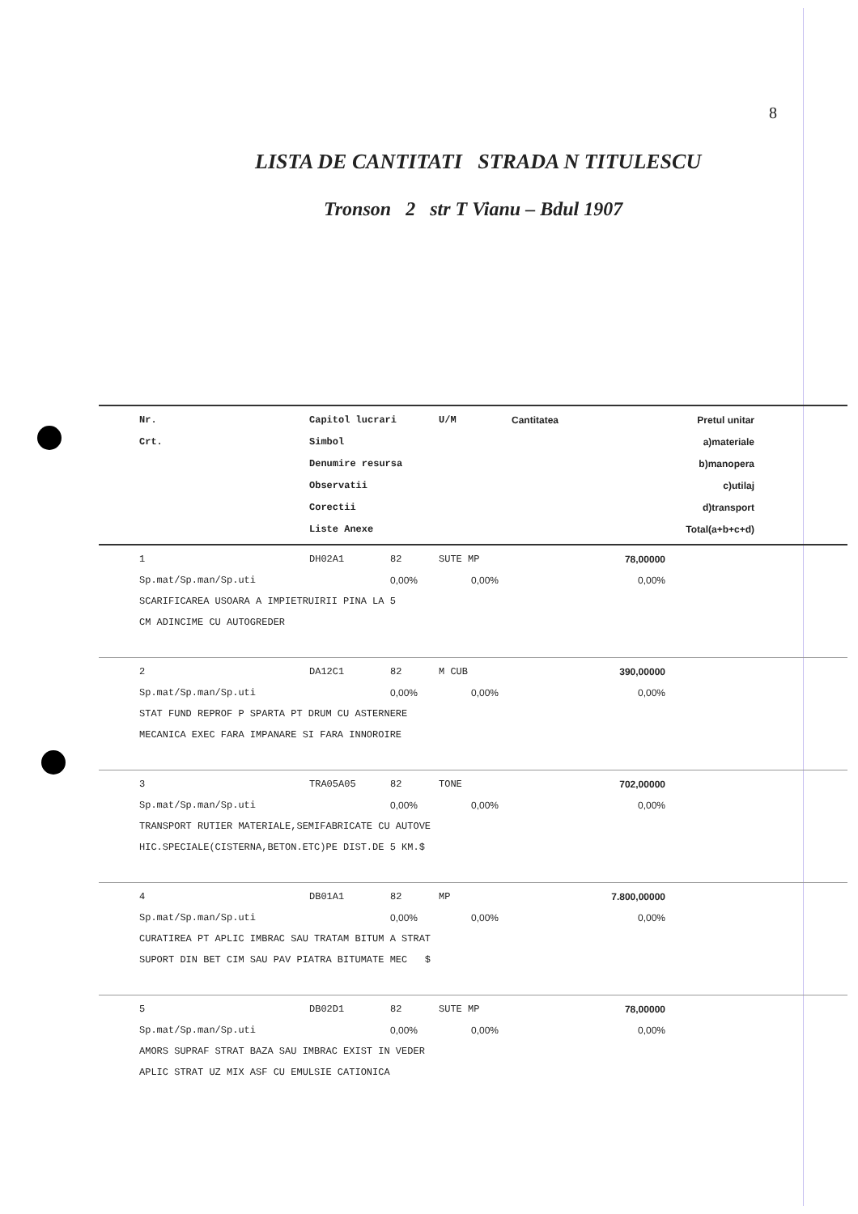8
LISTA DE CANTITATI STRADA N TITULESCU
Tronson 2 str T Vianu – Bdul 1907
| Nr. Crt. | Capitol lucrari Simbol Denumire resursa Observatii Corectii Liste Anexe | U/M | Cantitatea | Pretul unitar a)materiale b)manopera c)utilaj d)transport Total(a+b+c+d) |
| --- | --- | --- | --- | --- |
| 1 DH02A1 82 SUTE MP 78,00000 Sp.mat/Sp.man/Sp.uti 0,00% 0,00% 0,00% SCARIFICAREA USOARA A IMPIETRUIRII PINA LA 5 CM ADINCIME CU AUTOGREDER | | | | |
| 2 DA12C1 82 M CUB 390,00000 Sp.mat/Sp.man/Sp.uti 0,00% 0,00% 0,00% STAT FUND REPROF P SPARTA PT DRUM CU ASTERNERE MECANICA EXEC FARA IMPANARE SI FARA INNOROIRE | | | | |
| 3 TRA05A05 82 TONE 702,00000 Sp.mat/Sp.man/Sp.uti 0,00% 0,00% 0,00% TRANSPORT RUTIER MATERIALE,SEMIFABRICATE CU AUTOVE HIC.SPECIALE(CISTERNA,BETON.ETC)PE DIST.DE 5 KM.$ | | | | |
| 4 DB01A1 82 MP 7.800,00000 Sp.mat/Sp.man/Sp.uti 0,00% 0,00% 0,00% CURATIREA PT APLIC IMBRAC SAU TRATAM BITUM A STRAT SUPORT DIN BET CIM SAU PAV PIATRA BITUMATE MEC $ | | | | |
| 5 DB02D1 82 SUTE MP 78,00000 Sp.mat/Sp.man/Sp.uti 0,00% 0,00% 0,00% AMORS SUPRAF STRAT BAZA SAU IMBRAC EXIST IN VEDER APLIC STRAT UZ MIX ASF CU EMULSIE CATIONICA | | | | |